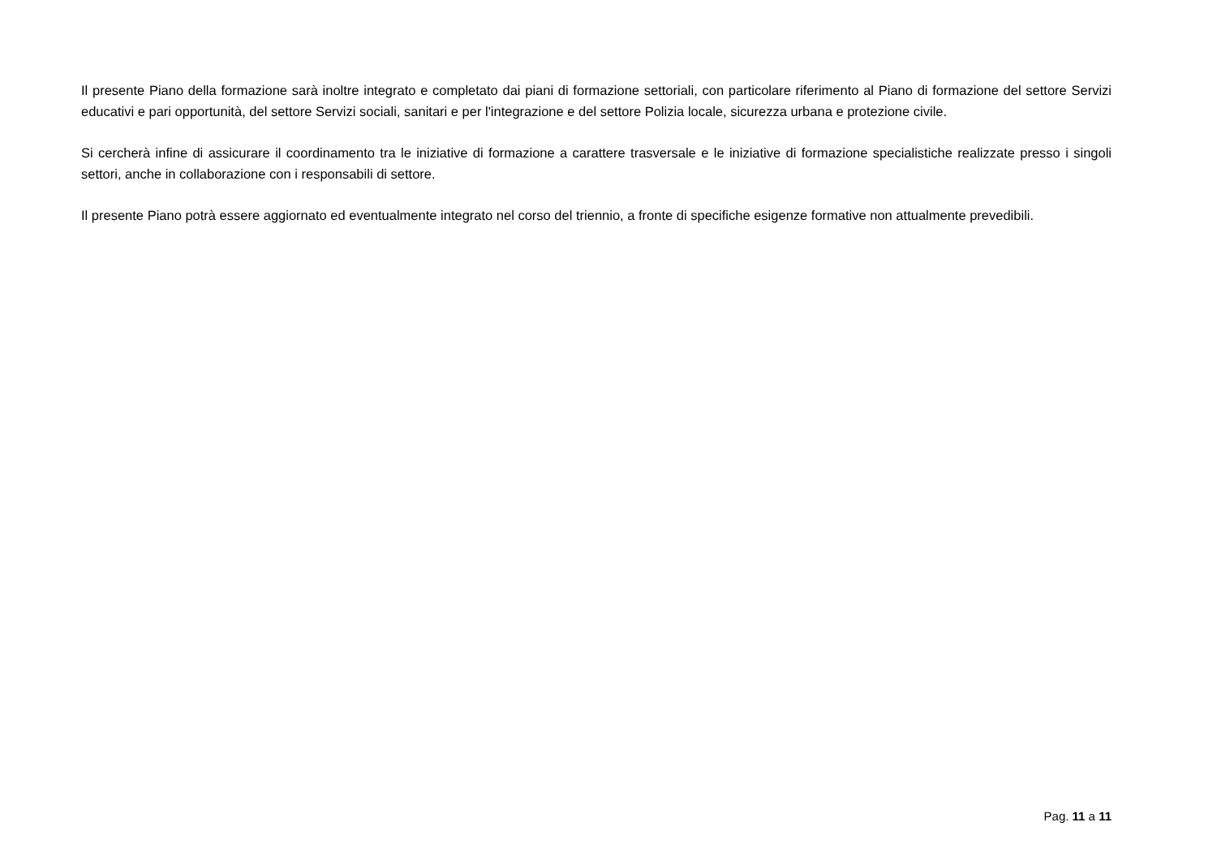Il presente Piano della formazione sarà inoltre integrato e completato dai piani di formazione settoriali, con particolare riferimento al Piano di formazione del settore Servizi educativi e pari opportunità, del settore Servizi sociali, sanitari e per l'integrazione e del settore Polizia locale, sicurezza urbana e protezione civile.
Si cercherà infine di assicurare il coordinamento tra le iniziative di formazione a carattere trasversale e le iniziative di formazione specialistiche realizzate presso i singoli settori, anche in collaborazione con i responsabili di settore.
Il presente Piano potrà essere aggiornato ed eventualmente integrato nel corso del triennio, a fronte di specifiche esigenze formative non attualmente prevedibili.
Pag. 11 a 11